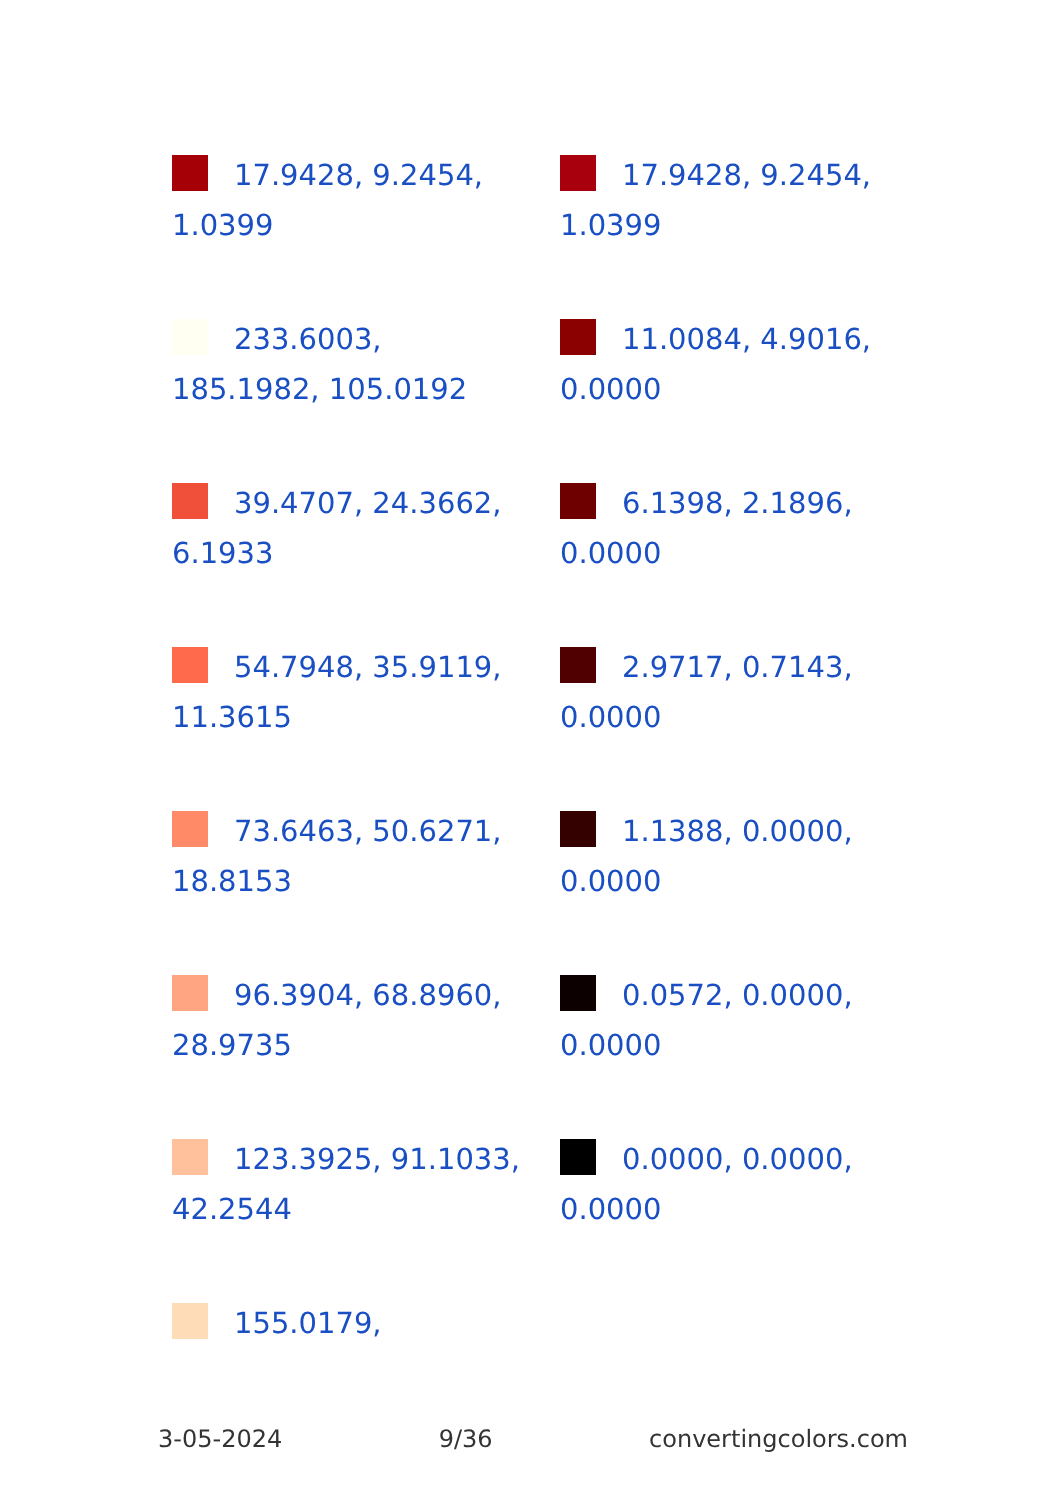17.9428, 9.2454, 1.0399
17.9428, 9.2454, 1.0399
233.6003, 185.1982, 105.0192
11.0084, 4.9016, 0.0000
39.4707, 24.3662, 6.1933
6.1398, 2.1896, 0.0000
54.7948, 35.9119, 11.3615
2.9717, 0.7143, 0.0000
73.6463, 50.6271, 18.8153
1.1388, 0.0000, 0.0000
96.3904, 68.8960, 28.9735
0.0572, 0.0000, 0.0000
123.3925, 91.1033, 42.2544
0.0000, 0.0000, 0.0000
155.0179,
3-05-2024 9/36 convertingcolors.com